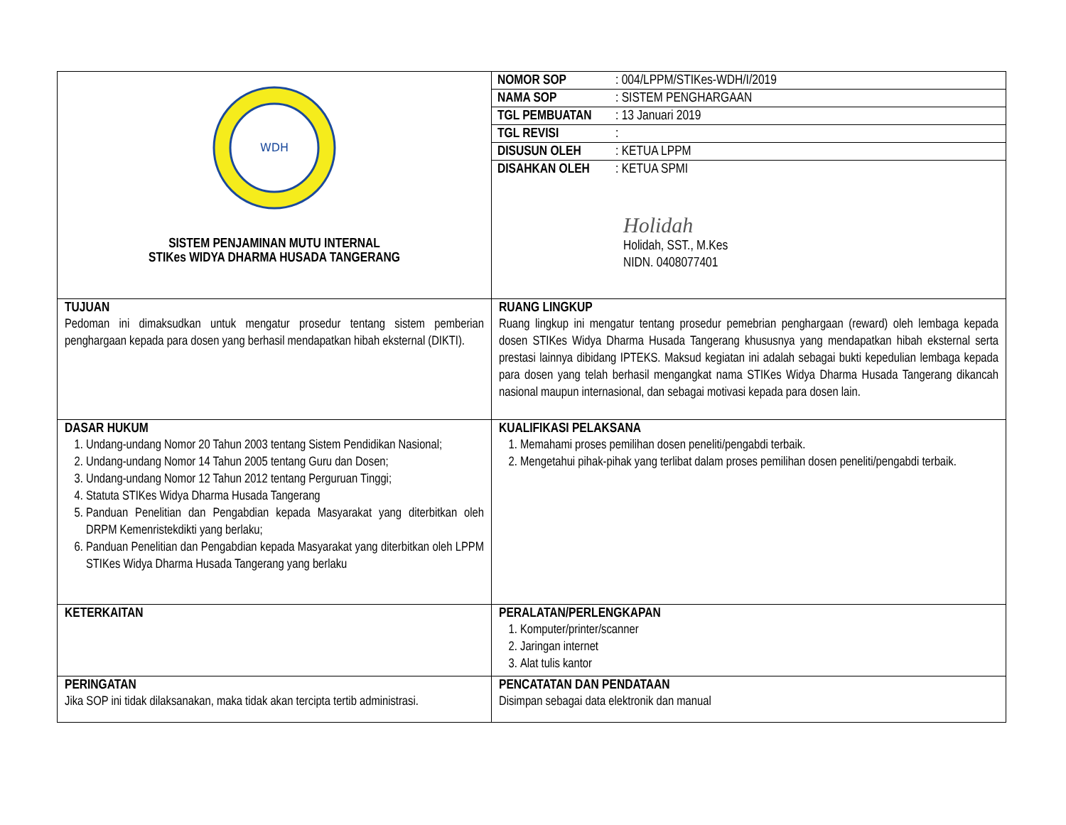| WDH SISTEM PENJAMINAN MUTU INTERNAL STIKes WIDYA DHARMA HUSADA TANGERANG | / NOMOR SOP / : 004/LPPM/STIKes-WDH/I/2019 / / NAMA SOP / : SISTEM PENGHARGAAN / / TGL PEMBUATAN / : 13 Januari 2019 / / TGL REVISI / : / / DISUSUN OLEH / : KETUA LPPM / / DISAHKAN OLEH / : KETUA SPMI / Holidah Holidah, SST., M.Kes NIDN. 0408077401 |
| TUJUAN Pedoman ini dimaksudkan untuk mengatur prosedur tentang sistem pemberian penghargaan kepada para dosen yang berhasil mendapatkan hibah eksternal (DIKTI). | RUANG LINGKUP Ruang lingkup ini mengatur tentang prosedur pemebrian penghargaan (reward) oleh lembaga kepada dosen STIKes Widya Dharma Husada Tangerang khususnya yang mendapatkan hibah eksternal serta prestasi lainnya dibidang IPTEKS. Maksud kegiatan ini adalah sebagai bukti kepedulian lembaga kepada para dosen yang telah berhasil mengangkat nama STIKes Widya Dharma Husada Tangerang dikancah nasional maupun internasional, dan sebagai motivasi kepada para dosen lain. |
| DASAR HUKUM 1. Undang-undang Nomor 20 Tahun 2003 tentang Sistem Pendidikan Nasional; 2. Undang-undang Nomor 14 Tahun 2005 tentang Guru dan Dosen; 3. Undang-undang Nomor 12 Tahun 2012 tentang Perguruan Tinggi; 4. Statuta STIKes Widya Dharma Husada Tangerang 5. Panduan Penelitian dan Pengabdian kepada Masyarakat yang diterbitkan oleh DRPM Kemenristekdikti yang berlaku; 6. Panduan Penelitian dan Pengabdian kepada Masyarakat yang diterbitkan oleh LPPM STIKes Widya Dharma Husada Tangerang yang berlaku | KUALIFIKASI PELAKSANA 1. Memahami proses pemilihan dosen peneliti/pengabdi terbaik. 2. Mengetahui pihak-pihak yang terlibat dalam proses pemilihan dosen peneliti/pengabdi terbaik. |
| KETERKAITAN | PERALATAN/PERLENGKAPAN 1. Komputer/printer/scanner 2. Jaringan internet 3. Alat tulis kantor |
| PERINGATAN Jika SOP ini tidak dilaksanakan, maka tidak akan tercipta tertib administrasi. | PENCATATAN DAN PENDATAAN Disimpan sebagai data elektronik dan manual |